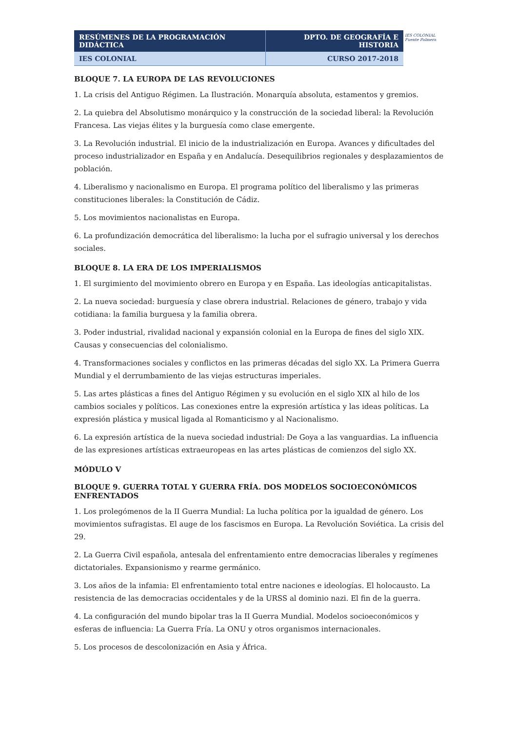| RESÚMENES DE LA PROGRAMACIÓN DIDÁCTICA | DPTO. DE GEOGRAFÍA E HISTORIA |
| IES COLONIAL | CURSO 2017-2018 |
IES COLONIAL
Fuente Palmera
BLOQUE 7. LA EUROPA DE LAS REVOLUCIONES
1. La crisis del Antiguo Régimen. La Ilustración. Monarquía absoluta, estamentos y gremios.
2. La quiebra del Absolutismo monárquico y la construcción de la sociedad liberal: la Revolución Francesa. Las viejas élites y la burguesía como clase emergente.
3. La Revolución industrial. El inicio de la industrialización en Europa. Avances y dificultades del proceso industrializador en España y en Andalucía. Desequilibrios regionales y desplazamientos de población.
4. Liberalismo y nacionalismo en Europa. El programa político del liberalismo y las primeras constituciones liberales: la Constitución de Cádiz.
5. Los movimientos nacionalistas en Europa.
6. La profundización democrática del liberalismo: la lucha por el sufragio universal y los derechos sociales.
BLOQUE 8. LA ERA DE LOS IMPERIALISMOS
1. El surgimiento del movimiento obrero en Europa y en España. Las ideologías anticapitalistas.
2. La nueva sociedad: burguesía y clase obrera industrial. Relaciones de género, trabajo y vida cotidiana: la familia burguesa y la familia obrera.
3. Poder industrial, rivalidad nacional y expansión colonial en la Europa de fines del siglo XIX. Causas y consecuencias del colonialismo.
4. Transformaciones sociales y conflictos en las primeras décadas del siglo XX. La Primera Guerra Mundial y el derrumbamiento de las viejas estructuras imperiales.
5. Las artes plásticas a fines del Antiguo Régimen y su evolución en el siglo XIX al hilo de los cambios sociales y políticos. Las conexiones entre la expresión artística y las ideas políticas. La expresión plástica y musical ligada al Romanticismo y al Nacionalismo.
6. La expresión artística de la nueva sociedad industrial: De Goya a las vanguardias. La influencia de las expresiones artísticas extraeuropeas en las artes plásticas de comienzos del siglo XX.
MÓDULO V
BLOQUE 9. GUERRA TOTAL Y GUERRA FRÍA. DOS MODELOS SOCIOECONÓMICOS ENFRENTADOS
1. Los prolegómenos de la II Guerra Mundial: La lucha política por la igualdad de género. Los movimientos sufragistas. El auge de los fascismos en Europa. La Revolución Soviética. La crisis del 29.
2. La Guerra Civil española, antesala del enfrentamiento entre democracias liberales y regímenes dictatoriales. Expansionismo y rearme germánico.
3. Los años de la infamia: El enfrentamiento total entre naciones e ideologías. El holocausto. La resistencia de las democracias occidentales y de la URSS al dominio nazi. El fin de la guerra.
4. La configuración del mundo bipolar tras la II Guerra Mundial. Modelos socioeconómicos y esferas de influencia: La Guerra Fría. La ONU y otros organismos internacionales.
5. Los procesos de descolonización en Asia y África.